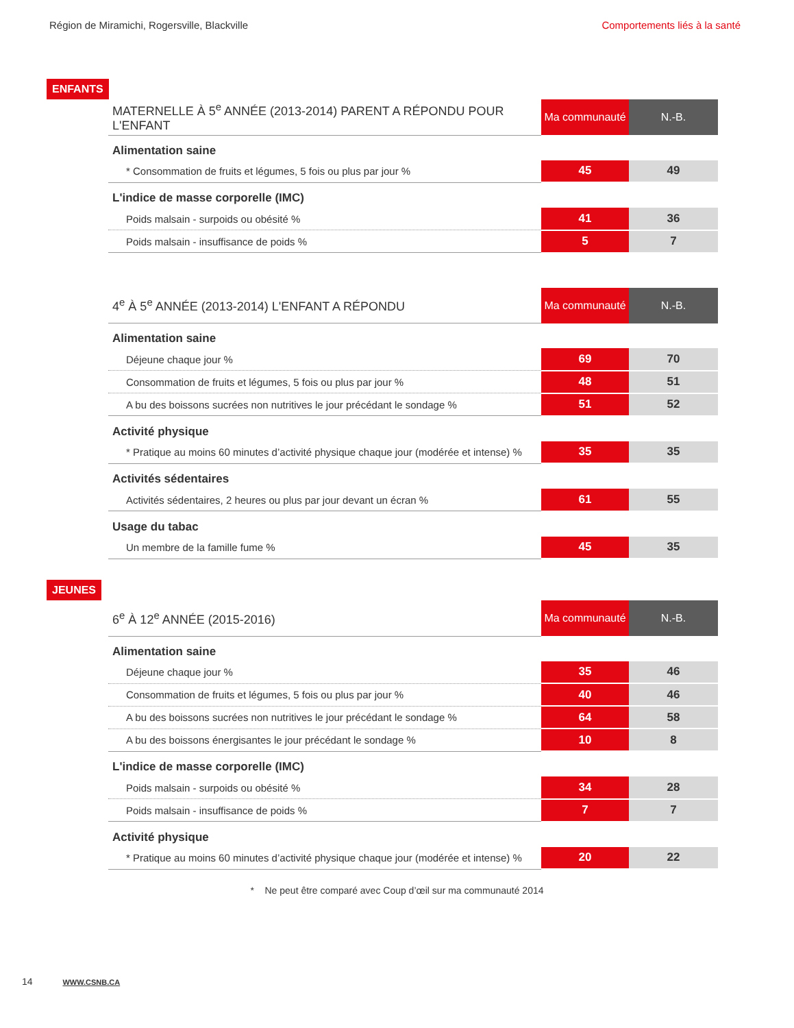Région de Miramichi, Rogersville, Blackville Comportements liés à la santé
ENFANTS
| MATERNELLE À 5<sup>e</sup> ANNÉE (2013-2014) PARENT A RÉPONDU POUR L'ENFANT | Ma communauté | N.-B. |
| --- | --- | --- |
| Alimentation saine | | |
| * Consommation de fruits et légumes, 5 fois ou plus par jour % | 45 | 49 |
| L'indice de masse corporelle (IMC) | | |
| Poids malsain - surpoids ou obésité % | 41 | 36 |
| Poids malsain - insuffisance de poids % | 5 | 7 |
| 4<sup>e</sup> À 5<sup>e</sup> ANNÉE (2013-2014) L'ENFANT A RÉPONDU | Ma communauté | N.-B. |
| --- | --- | --- |
| Alimentation saine | | |
| Déjeune chaque jour % | 69 | 70 |
| Consommation de fruits et légumes, 5 fois ou plus par jour % | 48 | 51 |
| A bu des boissons sucrées non nutritives le jour précédant le sondage % | 51 | 52 |
| Activité physique | | |
| * Pratique au moins 60 minutes d’activité physique chaque jour (modérée et intense) % | 35 | 35 |
| Activités sédentaires | | |
| Activités sédentaires, 2 heures ou plus par jour devant un écran % | 61 | 55 |
| Usage du tabac | | |
| Un membre de la famille fume % | 45 | 35 |
JEUNES
| 6<sup>e</sup> À 12<sup>e</sup> ANNÉE (2015-2016) | Ma communauté | N.-B. |
| --- | --- | --- |
| Alimentation saine | | |
| Déjeune chaque jour % | 35 | 46 |
| Consommation de fruits et légumes, 5 fois ou plus par jour % | 40 | 46 |
| A bu des boissons sucrées non nutritives le jour précédant le sondage % | 64 | 58 |
| A bu des boissons énergisantes le jour précédant le sondage % | 10 | 8 |
| L'indice de masse corporelle (IMC) | | |
| Poids malsain - surpoids ou obésité % | 34 | 28 |
| Poids malsain - insuffisance de poids % | 7 | 7 |
| Activité physique | | |
| * Pratique au moins 60 minutes d’activité physique chaque jour (modérée et intense) % | 20 | 22 |
* Ne peut être comparé avec Coup d’œil sur ma communauté 2014
14 WWW.CSNB.CA